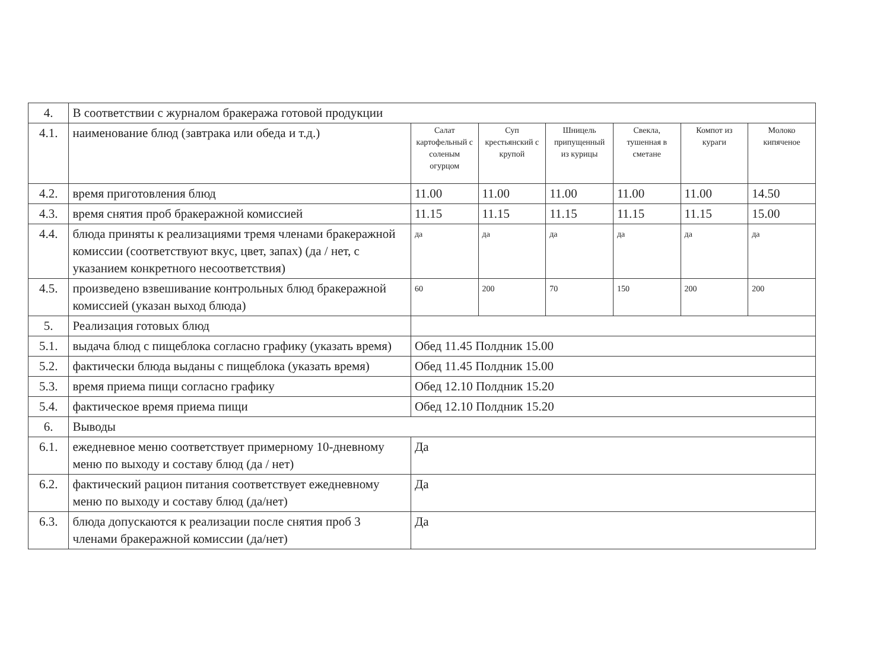| 4. | В соответствии с журналом бракеража готовой продукции | | | | | | |
| 4.1. | наименование блюд (завтрака или обеда и т.д.) | Салат картофельный с соленым огурцом | Суп крестьянский с крупой | Шницель припущенный из курицы | Свекла, тушенная в сметане | Компот из кураги | Молоко кипяченое |
| 4.2. | время приготовления блюд | 11.00 | 11.00 | 11.00 | 11.00 | 11.00 | 14.50 |
| 4.3. | время снятия проб бракеражной комиссией | 11.15 | 11.15 | 11.15 | 11.15 | 11.15 | 15.00 |
| 4.4. | блюда приняты к реализациями тремя членами бракеражной комиссии (соответствуют вкус, цвет, запах) (да / нет, с указанием конкретного несоответствия) | да | да | да | да | да | да |
| 4.5. | произведено взвешивание контрольных блюд бракеражной комиссией (указан выход блюда) | 60 | 200 | 70 | 150 | 200 | 200 |
| 5. | Реализация готовых блюд | | | | | | |
| 5.1. | выдача блюд с пищеблока согласно графику (указать время) | Обед 11.45 Полдник 15.00 | | | | | |
| 5.2. | фактически блюда выданы с пищеблока (указать время) | Обед 11.45 Полдник 15.00 | | | | | |
| 5.3. | время приема пищи согласно графику | Обед 12.10 Полдник 15.20 | | | | | |
| 5.4. | фактическое время приема пищи | Обед 12.10 Полдник 15.20 | | | | | |
| 6. | Выводы | | | | | | |
| 6.1. | ежедневное меню соответствует примерному 10-дневному меню по выходу и составу блюд (да / нет) | Да | | | | | |
| 6.2. | фактический рацион питания соответствует ежедневному меню по выходу и составу блюд (да/нет) | Да | | | | | |
| 6.3. | блюда допускаются к реализации после снятия проб 3 членами бракеражной комиссии (да/нет) | Да | | | | | |